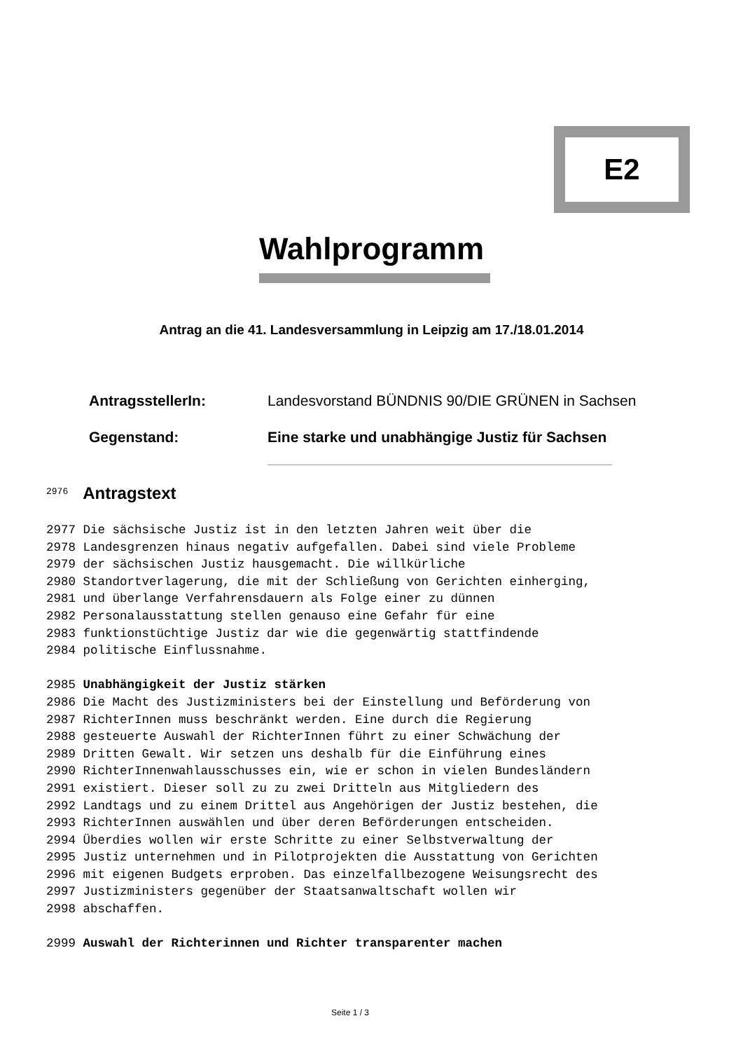E2
Wahlprogramm
Antrag an die 41. Landesversammlung in Leipzig am 17./18.01.2014
AntragsstellerIn: Landesvorstand BÜNDNIS 90/DIE GRÜNEN in Sachsen
Gegenstand: Eine starke und unabhängige Justiz für Sachsen
<sup>2976</sup> Antragstext 2977 Die sächsische Justiz ist in den letzten Jahren weit über die 2978 Landesgrenzen hinaus negativ aufgefallen. Dabei sind viele Probleme 2979 der sächsischen Justiz hausgemacht. Die willkürliche 2980 Standortverlagerung, die mit der Schließung von Gerichten einherging, 2981 und überlange Verfahrensdauern als Folge einer zu dünnen 2982 Personalausstattung stellen genauso eine Gefahr für eine 2983 funktionstüchtige Justiz dar wie die gegenwärtig stattfindende 2984 politische Einflussnahme. 2985 Unabhängigkeit der Justiz stärken 2986 Die Macht des Justizministers bei der Einstellung und Beförderung von 2987 RichterInnen muss beschränkt werden. Eine durch die Regierung 2988 gesteuerte Auswahl der RichterInnen führt zu einer Schwächung der 2989 Dritten Gewalt. Wir setzen uns deshalb für die Einführung eines 2990 RichterInnenwahlausschusses ein, wie er schon in vielen Bundesländern 2991 existiert. Dieser soll zu zu zwei Dritteln aus Mitgliedern des 2992 Landtags und zu einem Drittel aus Angehörigen der Justiz bestehen, die 2993 RichterInnen auswählen und über deren Beförderungen entscheiden. 2994 Überdies wollen wir erste Schritte zu einer Selbstverwaltung der 2995 Justiz unternehmen und in Pilotprojekten die Ausstattung von Gerichten 2996 mit eigenen Budgets erproben. Das einzelfallbezogene Weisungsrecht des 2997 Justizministers gegenüber der Staatsanwaltschaft wollen wir 2998 abschaffen. 2999 Auswahl der Richterinnen und Richter transparenter machen
Seite 1 / 3